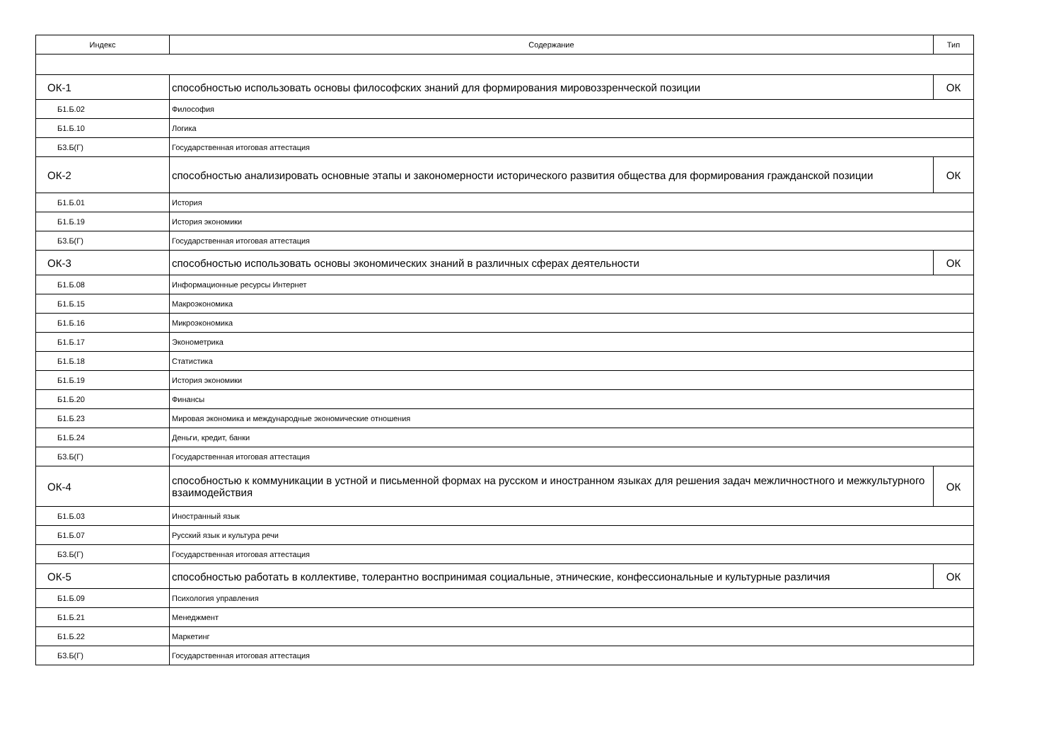| Индекс | Содержание | Тип |
| --- | --- | --- |
| ОК-1 | способностью использовать основы философских знаний для формирования мировоззренческой позиции | ОК |
| Б1.Б.02 | Философия | |
| Б1.Б.10 | Логика | |
| Б3.Б(Г) | Государственная итоговая аттестация | |
| ОК-2 | способностью анализировать основные этапы и закономерности исторического развития общества для формирования гражданской позиции | ОК |
| Б1.Б.01 | История | |
| Б1.Б.19 | История экономики | |
| Б3.Б(Г) | Государственная итоговая аттестация | |
| ОК-3 | способностью использовать основы экономических знаний в различных сферах деятельности | ОК |
| Б1.Б.08 | Информационные ресурсы Интернет | |
| Б1.Б.15 | Макроэкономика | |
| Б1.Б.16 | Микроэкономика | |
| Б1.Б.17 | Эконометрика | |
| Б1.Б.18 | Статистика | |
| Б1.Б.19 | История экономики | |
| Б1.Б.20 | Финансы | |
| Б1.Б.23 | Мировая экономика и международные экономические отношения | |
| Б1.Б.24 | Деньги, кредит, банки | |
| Б3.Б(Г) | Государственная итоговая аттестация | |
| ОК-4 | способностью к коммуникации в устной и письменной формах на русском и иностранном языках для решения задач межличностного и межкультурного взаимодействия | ОК |
| Б1.Б.03 | Иностранный язык | |
| Б1.Б.07 | Русский язык и культура речи | |
| Б3.Б(Г) | Государственная итоговая аттестация | |
| ОК-5 | способностью работать в коллективе, толерантно воспринимая социальные, этнические, конфессиональные и культурные различия | ОК |
| Б1.Б.09 | Психология управления | |
| Б1.Б.21 | Менеджмент | |
| Б1.Б.22 | Маркетинг | |
| Б3.Б(Г) | Государственная итоговая аттестация | |